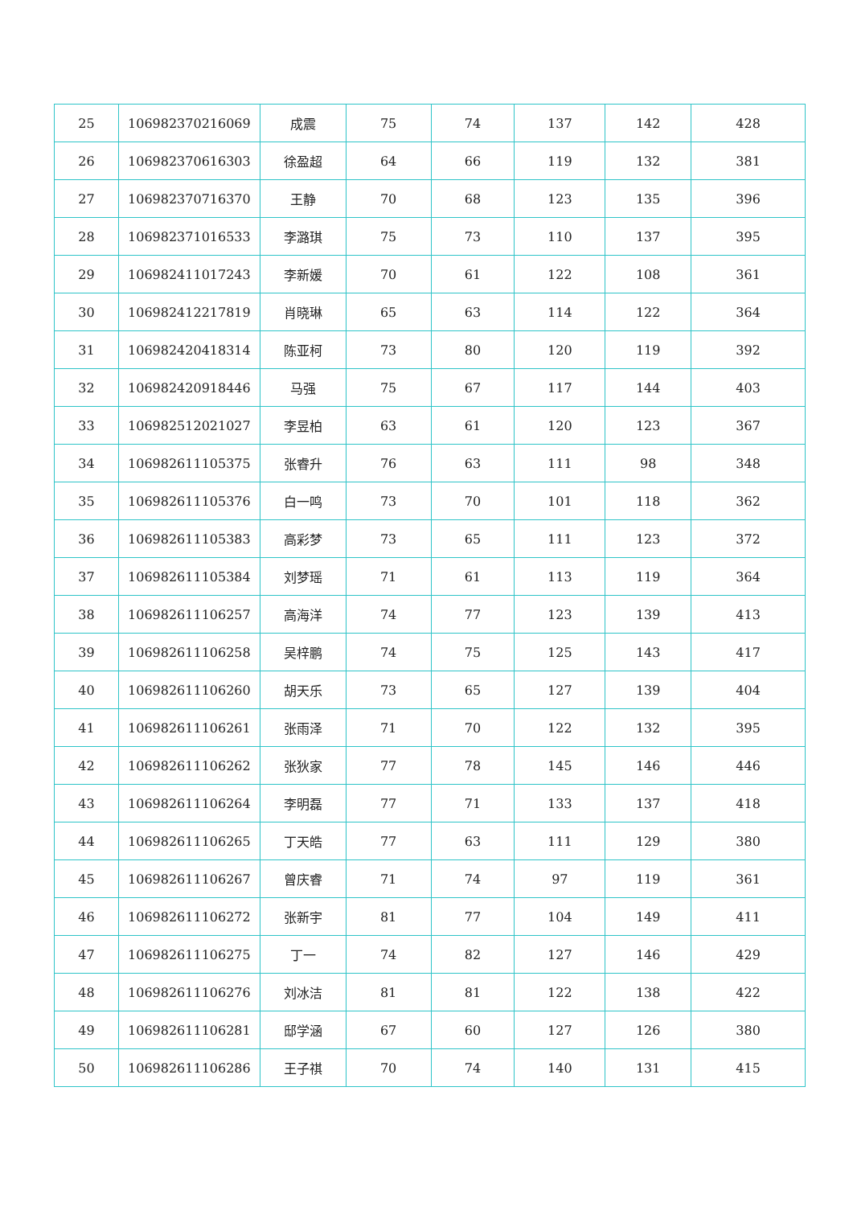| 25 | 106982370216069 | 成震 | 75 | 74 | 137 | 142 | 428 |
| 26 | 106982370616303 | 徐盈超 | 64 | 66 | 119 | 132 | 381 |
| 27 | 106982370716370 | 王静 | 70 | 68 | 123 | 135 | 396 |
| 28 | 106982371016533 | 李潞琪 | 75 | 73 | 110 | 137 | 395 |
| 29 | 106982411017243 | 李新媛 | 70 | 61 | 122 | 108 | 361 |
| 30 | 106982412217819 | 肖晓琳 | 65 | 63 | 114 | 122 | 364 |
| 31 | 106982420418314 | 陈亚柯 | 73 | 80 | 120 | 119 | 392 |
| 32 | 106982420918446 | 马强 | 75 | 67 | 117 | 144 | 403 |
| 33 | 106982512021027 | 李昱柏 | 63 | 61 | 120 | 123 | 367 |
| 34 | 106982611105375 | 张睿升 | 76 | 63 | 111 | 98 | 348 |
| 35 | 106982611105376 | 白一鸣 | 73 | 70 | 101 | 118 | 362 |
| 36 | 106982611105383 | 高彩梦 | 73 | 65 | 111 | 123 | 372 |
| 37 | 106982611105384 | 刘梦瑶 | 71 | 61 | 113 | 119 | 364 |
| 38 | 106982611106257 | 高海洋 | 74 | 77 | 123 | 139 | 413 |
| 39 | 106982611106258 | 吴梓鹏 | 74 | 75 | 125 | 143 | 417 |
| 40 | 106982611106260 | 胡天乐 | 73 | 65 | 127 | 139 | 404 |
| 41 | 106982611106261 | 张雨泽 | 71 | 70 | 122 | 132 | 395 |
| 42 | 106982611106262 | 张狄家 | 77 | 78 | 145 | 146 | 446 |
| 43 | 106982611106264 | 李明磊 | 77 | 71 | 133 | 137 | 418 |
| 44 | 106982611106265 | 丁天皓 | 77 | 63 | 111 | 129 | 380 |
| 45 | 106982611106267 | 曾庆睿 | 71 | 74 | 97 | 119 | 361 |
| 46 | 106982611106272 | 张新宇 | 81 | 77 | 104 | 149 | 411 |
| 47 | 106982611106275 | 丁一 | 74 | 82 | 127 | 146 | 429 |
| 48 | 106982611106276 | 刘冰洁 | 81 | 81 | 122 | 138 | 422 |
| 49 | 106982611106281 | 邸学涵 | 67 | 60 | 127 | 126 | 380 |
| 50 | 106982611106286 | 王子祺 | 70 | 74 | 140 | 131 | 415 |